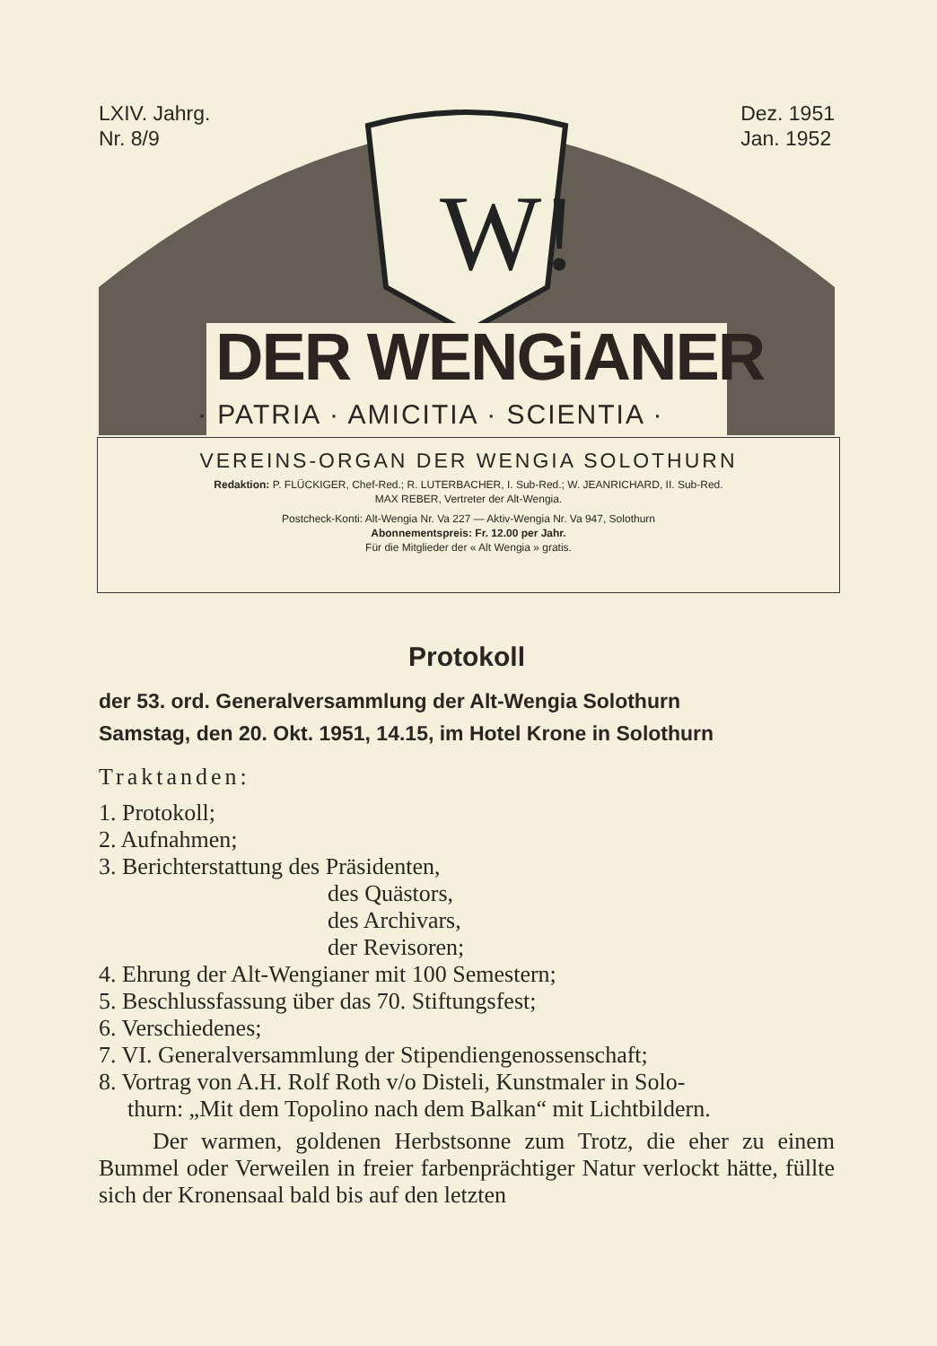W!
LXIV. Jahrg.
Nr. 8/9
Dez. 1951
Jan. 1952
DER WENGiANER
· PATRIA · AMICITIA · SCIENTIA ·
VEREINS-ORGAN DER WENGIA SOLOTHURN
Redaktion: P. FLÜCKIGER, Chef-Red.; R. LUTERBACHER, I. Sub-Red.; W. JEANRICHARD, II. Sub-Red.
MAX REBER, Vertreter der Alt-Wengia.
Postcheck-Konti: Alt-Wengia Nr. Va 227 — Aktiv-Wengia Nr. Va 947, Solothurn
Abonnementspreis: Fr. 12.00 per Jahr.
Für die Mitglieder der « Alt Wengia » gratis.
Protokoll
der 53. ord. Generalversammlung der Alt-Wengia Solothurn
Samstag, den 20. Okt. 1951, 14.15, im Hotel Krone in Solothurn
Traktanden:
1. Protokoll;
2. Aufnahmen;
3. Berichterstattung des Präsidenten,
des Quästors,
des Archivars,
der Revisoren;
4. Ehrung der Alt-Wengianer mit 100 Semestern;
5. Beschlussfassung über das 70. Stiftungsfest;
6. Verschiedenes;
7. VI. Generalversammlung der Stipendiengenossenschaft;
8. Vortrag von A.H. Rolf Roth v/o Disteli, Kunstmaler in Solo-
thurn: „Mit dem Topolino nach dem Balkan“ mit Lichtbildern.
Der warmen, goldenen Herbstsonne zum Trotz, die eher zu einem Bummel oder Verweilen in freier farbenprächtiger Natur verlockt hätte, füllte sich der Kronensaal bald bis auf den letzten